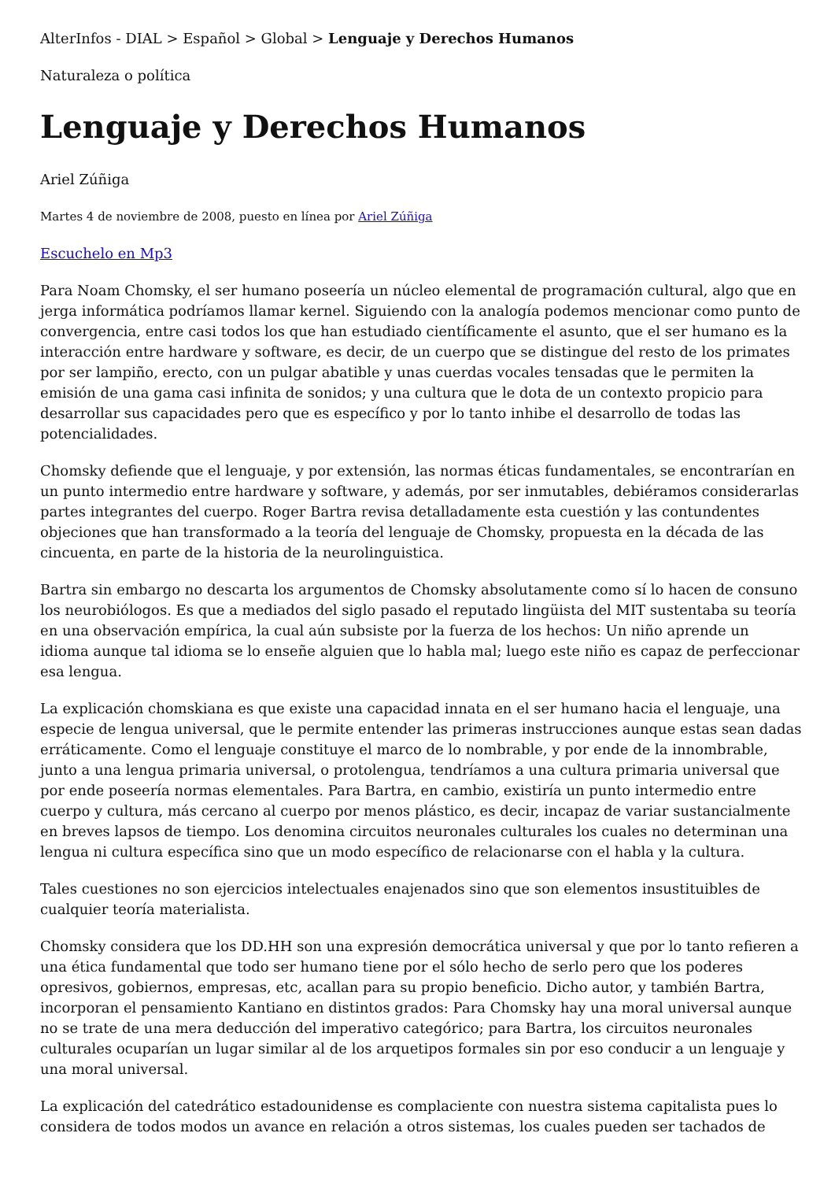AlterInfos - DIAL > Español > Global > Lenguaje y Derechos Humanos
Naturaleza o política
Lenguaje y Derechos Humanos
Ariel Zúñiga
Martes 4 de noviembre de 2008, puesto en línea por Ariel Zúñiga
Escuchelo en Mp3
Para Noam Chomsky, el ser humano poseería un núcleo elemental de programación cultural, algo que en jerga informática podríamos llamar kernel. Siguiendo con la analogía podemos mencionar como punto de convergencia, entre casi todos los que han estudiado científicamente el asunto, que el ser humano es la interacción entre hardware y software, es decir, de un cuerpo que se distingue del resto de los primates por ser lampiño, erecto, con un pulgar abatible y unas cuerdas vocales tensadas que le permiten la emisión de una gama casi infinita de sonidos; y una cultura que le dota de un contexto propicio para desarrollar sus capacidades pero que es específico y por lo tanto inhibe el desarrollo de todas las potencialidades.
Chomsky defiende que el lenguaje, y por extensión, las normas éticas fundamentales, se encontrarían en un punto intermedio entre hardware y software, y además, por ser inmutables, debiéramos considerarlas partes integrantes del cuerpo. Roger Bartra revisa detalladamente esta cuestión y las contundentes objeciones que han transformado a la teoría del lenguaje de Chomsky, propuesta en la década de las cincuenta, en parte de la historia de la neurolinguistica.
Bartra sin embargo no descarta los argumentos de Chomsky absolutamente como sí lo hacen de consuno los neurobiólogos. Es que a mediados del siglo pasado el reputado lingüista del MIT sustentaba su teoría en una observación empírica, la cual aún subsiste por la fuerza de los hechos: Un niño aprende un idioma aunque tal idioma se lo enseñe alguien que lo habla mal; luego este niño es capaz de perfeccionar esa lengua.
La explicación chomskiana es que existe una capacidad innata en el ser humano hacia el lenguaje, una especie de lengua universal, que le permite entender las primeras instrucciones aunque estas sean dadas erráticamente. Como el lenguaje constituye el marco de lo nombrable, y por ende de la innombrable, junto a una lengua primaria universal, o protolengua, tendríamos a una cultura primaria universal que por ende poseería normas elementales. Para Bartra, en cambio, existiría un punto intermedio entre cuerpo y cultura, más cercano al cuerpo por menos plástico, es decir, incapaz de variar sustancialmente en breves lapsos de tiempo. Los denomina circuitos neuronales culturales los cuales no determinan una lengua ni cultura específica sino que un modo específico de relacionarse con el habla y la cultura.
Tales cuestiones no son ejercicios intelectuales enajenados sino que son elementos insustituibles de cualquier teoría materialista.
Chomsky considera que los DD.HH son una expresión democrática universal y que por lo tanto refieren a una ética fundamental que todo ser humano tiene por el sólo hecho de serlo pero que los poderes opresivos, gobiernos, empresas, etc, acallan para su propio beneficio. Dicho autor, y también Bartra, incorporan el pensamiento Kantiano en distintos grados: Para Chomsky hay una moral universal aunque no se trate de una mera deducción del imperativo categórico; para Bartra, los circuitos neuronales culturales ocuparían un lugar similar al de los arquetipos formales sin por eso conducir a un lenguaje y una moral universal.
La explicación del catedrático estadounidense es complaciente con nuestra sistema capitalista pues lo considera de todos modos un avance en relación a otros sistemas, los cuales pueden ser tachados de